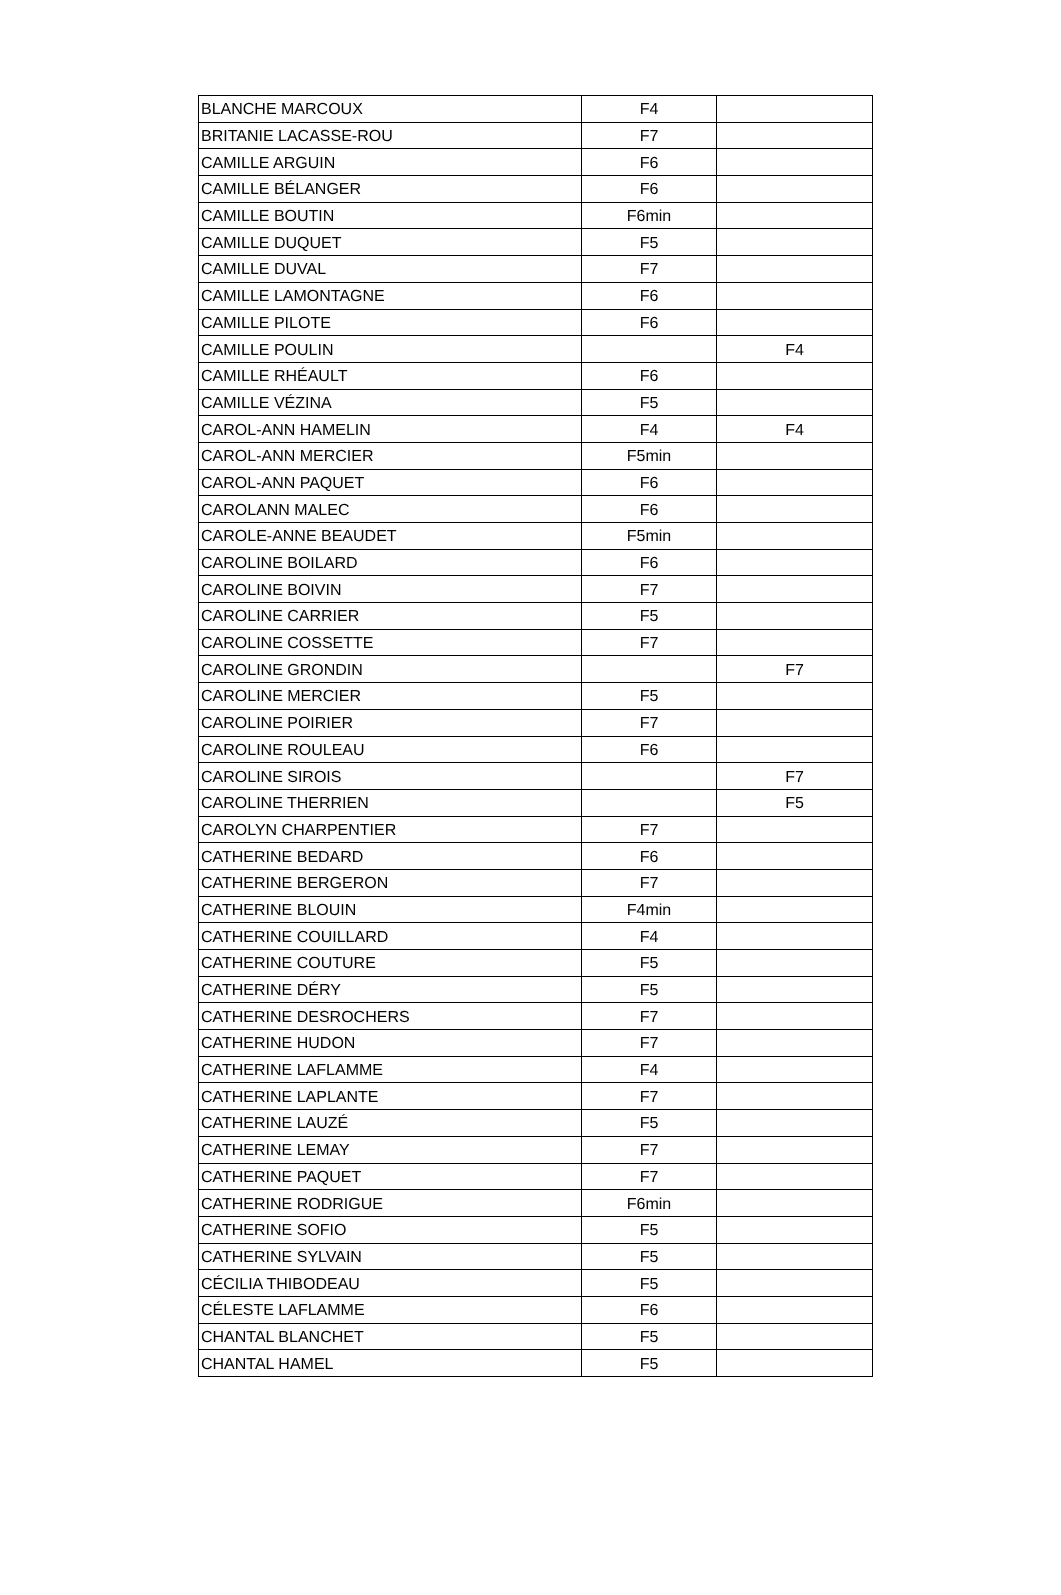| BLANCHE MARCOUX | F4 | |
| BRITANIE LACASSE-ROU | F7 | |
| CAMILLE ARGUIN | F6 | |
| CAMILLE BÉLANGER | F6 | |
| CAMILLE BOUTIN | F6min | |
| CAMILLE DUQUET | F5 | |
| CAMILLE DUVAL | F7 | |
| CAMILLE LAMONTAGNE | F6 | |
| CAMILLE PILOTE | F6 | |
| CAMILLE POULIN | | F4 |
| CAMILLE RHÉAULT | F6 | |
| CAMILLE VÉZINA | F5 | |
| CAROL-ANN HAMELIN | F4 | F4 |
| CAROL-ANN MERCIER | F5min | |
| CAROL-ANN PAQUET | F6 | |
| CAROLANN MALEC | F6 | |
| CAROLE-ANNE BEAUDET | F5min | |
| CAROLINE BOILARD | F6 | |
| CAROLINE BOIVIN | F7 | |
| CAROLINE CARRIER | F5 | |
| CAROLINE COSSETTE | F7 | |
| CAROLINE GRONDIN | | F7 |
| CAROLINE MERCIER | F5 | |
| CAROLINE POIRIER | F7 | |
| CAROLINE ROULEAU | F6 | |
| CAROLINE SIROIS | | F7 |
| CAROLINE THERRIEN | | F5 |
| CAROLYN CHARPENTIER | F7 | |
| CATHERINE BEDARD | F6 | |
| CATHERINE BERGERON | F7 | |
| CATHERINE BLOUIN | F4min | |
| CATHERINE COUILLARD | F4 | |
| CATHERINE COUTURE | F5 | |
| CATHERINE DÉRY | F5 | |
| CATHERINE DESROCHERS | F7 | |
| CATHERINE HUDON | F7 | |
| CATHERINE LAFLAMME | F4 | |
| CATHERINE LAPLANTE | F7 | |
| CATHERINE LAUZÉ | F5 | |
| CATHERINE LEMAY | F7 | |
| CATHERINE PAQUET | F7 | |
| CATHERINE RODRIGUE | F6min | |
| CATHERINE SOFIO | F5 | |
| CATHERINE SYLVAIN | F5 | |
| CÉCILIA THIBODEAU | F5 | |
| CÉLESTE LAFLAMME | F6 | |
| CHANTAL BLANCHET | F5 | |
| CHANTAL HAMEL | F5 | |